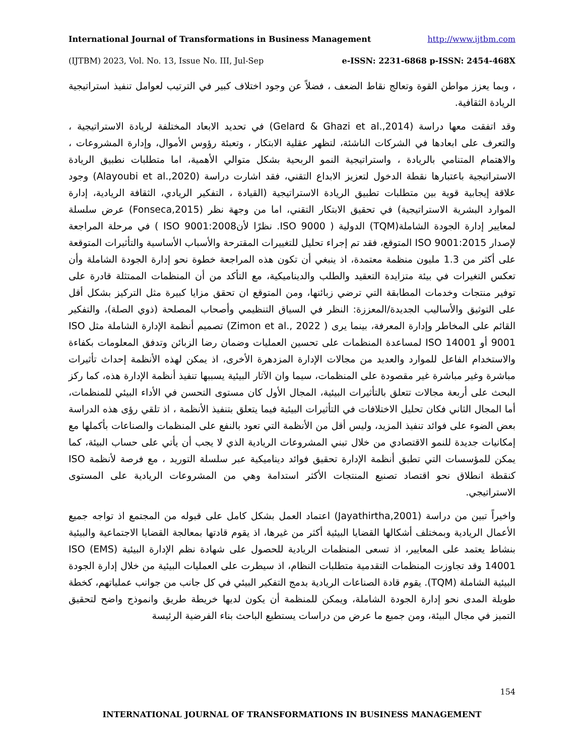International Journal of Transformations in Business Management http://www.ijtbm.com
(IJTBM) 2023, Vol. No. 13, Issue No. III, Jul-Sep e-ISSN: 2231-6868 p-ISSN: 2454-468X
، وبما يعزز مواطن القوة وتعالج نقاط الضعف ، فضلاً عن وجود اختلاف كبير في الترتيب لعوامل تنفيذ استراتيجية الريادة الثقافية.
وقد اتفقت معها دراسة (Gelard & Ghazi et al.,2014) في تحديد الابعاد المختلفة لريادة الاستراتيجية ، والتعرف على ابعادها في الشركات الناشئة، لتظهر عقلية الابتكار ، وتعبئة رؤوس الأموال، وإدارة المشروعات ، والاهتمام المتنامي بالريادة ، واستراتيجية النمو الربحية بشكل متوالي الأهمية، اما متطلبات نطبيق الريادة الاستراتيجية باعتبارها نقطة الدخول لتعزيز الابداع التقني، فقد اشارت دراسة (Alayoubi et al.,2020) وجود علاقة إيجابية قوية بين متطلبات تطبيق الريادة الاستراتيجية (القيادة ، التفكير الريادي، الثقافة الريادية، إدارة الموارد البشرية الاستراتيجية) في تحقيق الابتكار التقني، اما من وجهة نظر (Fonseca,2015) عرض سلسلة لمعايير إدارة الجودة الشاملة(TQM) الدولية ( ISO 9000. نظرًا لأنISO 9001:2008 ) في مرحلة المراجعة لإصدار ISO 9001:2015 المتوقع، فقد تم إجراء تحليل للتغييرات المقترحة والأسباب الأساسية والتأثيرات المتوقعة على أكثر من 1.3 مليون منظمة معتمدة، اذ ينبغي أن تكون هذه المراجعة خطوة نحو إدارة الجودة الشاملة وأن تعكس التغيرات في بيئة متزايدة التعقيد والطلب والديناميكية، مع التأكد من أن المنظمات الممتثلة قادرة على توفير منتجات وخدمات المطابقة التي ترضي زبائنها، ومن المتوقع ان تحقق مزايا كبيرة مثل التركيز بشكل أقل على التوثيق والأساليب الجديدة/المعززة: النظر في السياق التنظيمي وأصحاب المصلحة (ذوي الصلة)، والتفكير القائم على المخاطر وإدارة المعرفة، بينما يرى ( Zimon et al., 2022) تصميم أنظمة الإدارة الشاملة مثل ISO 9001 أو ISO 14001 لمساعدة المنظمات على تحسين العمليات وضمان رضا الزبائن وتدفق المعلومات بكفاءة والاستخدام الفاعل للموارد والعديد من مجالات الإدارة المزدهرة الأخرى، اذ يمكن لهذه الأنظمة إحداث تأثيرات مباشرة وغير مباشرة غير مقصودة على المنظمات، سيما وان الآثار البيئية يسببها تنفيذ أنظمة الإدارة هذه، كما ركز البحث على أربعة مجالات تتعلق بالتأثيرات البيئية، المجال الأول كان مستوى التحسن في الأداء البيئي للمنظمات، أما المجال الثاني فكان تحليل الاختلافات في التأثيرات البيئية فيما يتعلق بتنفيذ الأنظمة ، اذ تلقي رؤى هذه الدراسة بعض الضوء على فوائد تنفيذ المزيد، وليس أقل من الأنظمة التي تعود بالنفع على المنظمات والصناعات بأكملها مع إمكانيات جديدة للنمو الاقتصادي من خلال تبني المشروعات الريادية الذي لا يجب أن يأتي على حساب البيئة، كما يمكن للمؤسسات التي تطبق أنظمة الإدارة تحقيق فوائد ديناميكية عبر سلسلة التوريد ، مع فرصة لأنظمة ISO كنقطة انطلاق نحو اقتصاد تصنيع المنتجات الأكثر استدامة وهي من المشروعات الريادية على المستوى الاستراتيجي.
واخيراً تبين من دراسة (Jayathirtha,2001) اعتماد العمل بشكل كامل على قبوله من المجتمع اذ تواجه جميع الأعمال الريادية وبمختلف أشكالها القضايا البيئية أكثر من غيرها، اذ يقوم قادتها بمعالجة القضايا الاجتماعية والبيئية بنشاط يعتمد على المعايير، اذ تسعى المنظمات الريادية للحصول على شهادة نظم الإدارة البيئية (EMS) ISO 14001 وقد تجاوزت المنظمات التقدمية متطلبات النظام، اذ سيطرت على العمليات البيئية من خلال إدارة الجودة البيئية الشاملة (TQM). يقوم قادة الصناعات الريادية بدمج التفكير البيئي في كل جانب من جوانب عملياتهم، كخطة طويلة المدى نحو إدارة الجودة الشاملة، ويمكن للمنظمة أن يكون لديها خريطة طريق وانموذج واضح لتحقيق التميز في مجال البيئة، ومن جميع ما عرض من دراسات يستطيع الباحث بناء الفرضية الرئيسة
154
INTERNATIONAL JOURNAL OF TRANSFORMATIONS IN BUSINESS MANAGEMENT